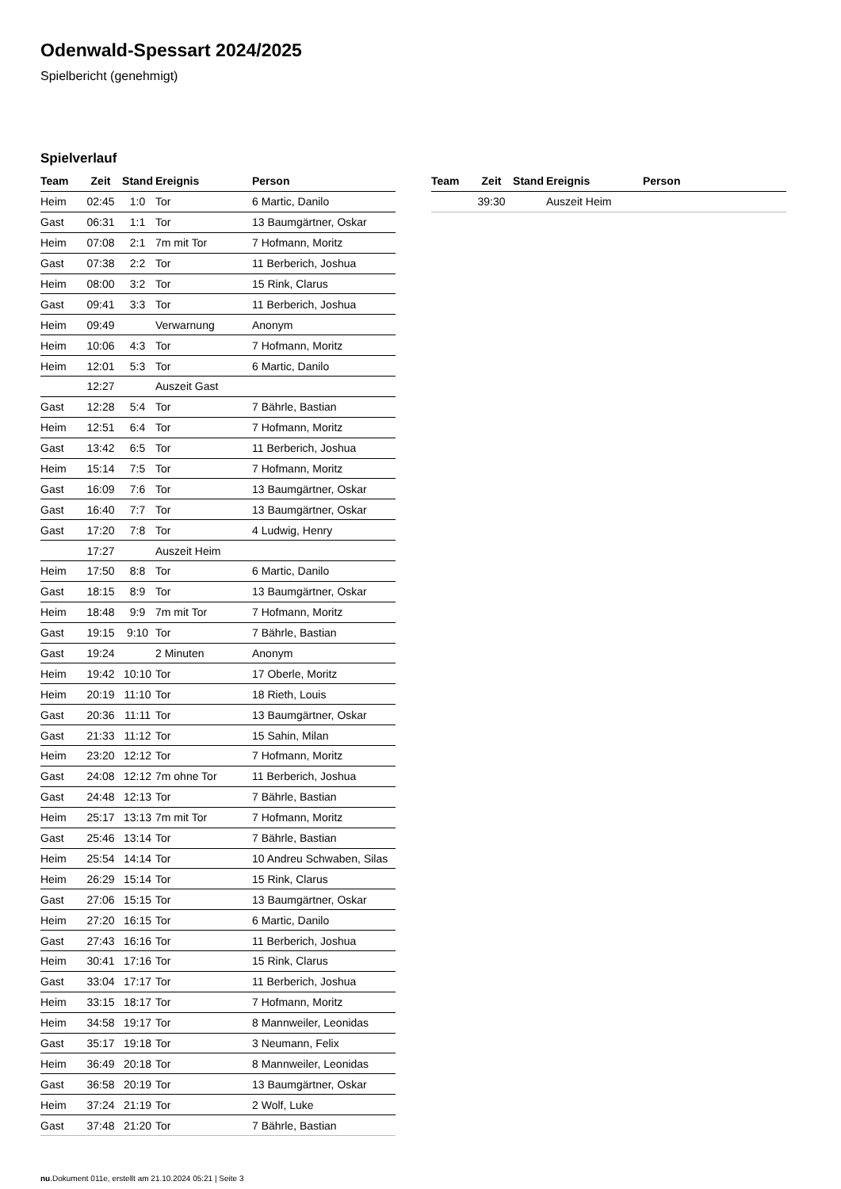Odenwald-Spessart 2024/2025
Spielbericht (genehmigt)
Spielverlauf
| Team | Zeit | Stand | Ereignis | Person |
| --- | --- | --- | --- | --- |
| Heim | 02:45 | 1:0 | Tor | 6 Martic, Danilo |
| Gast | 06:31 | 1:1 | Tor | 13 Baumgärtner, Oskar |
| Heim | 07:08 | 2:1 | 7m mit Tor | 7 Hofmann, Moritz |
| Gast | 07:38 | 2:2 | Tor | 11 Berberich, Joshua |
| Heim | 08:00 | 3:2 | Tor | 15 Rink, Clarus |
| Gast | 09:41 | 3:3 | Tor | 11 Berberich, Joshua |
| Heim | 09:49 | | Verwarnung | Anonym |
| Heim | 10:06 | 4:3 | Tor | 7 Hofmann, Moritz |
| Heim | 12:01 | 5:3 | Tor | 6 Martic, Danilo |
| | 12:27 | | Auszeit Gast | |
| Gast | 12:28 | 5:4 | Tor | 7 Bährle, Bastian |
| Heim | 12:51 | 6:4 | Tor | 7 Hofmann, Moritz |
| Gast | 13:42 | 6:5 | Tor | 11 Berberich, Joshua |
| Heim | 15:14 | 7:5 | Tor | 7 Hofmann, Moritz |
| Gast | 16:09 | 7:6 | Tor | 13 Baumgärtner, Oskar |
| Gast | 16:40 | 7:7 | Tor | 13 Baumgärtner, Oskar |
| Gast | 17:20 | 7:8 | Tor | 4 Ludwig, Henry |
| | 17:27 | | Auszeit Heim | |
| Heim | 17:50 | 8:8 | Tor | 6 Martic, Danilo |
| Gast | 18:15 | 8:9 | Tor | 13 Baumgärtner, Oskar |
| Heim | 18:48 | 9:9 | 7m mit Tor | 7 Hofmann, Moritz |
| Gast | 19:15 | 9:10 | Tor | 7 Bährle, Bastian |
| Gast | 19:24 | | 2 Minuten | Anonym |
| Heim | 19:42 | 10:10 | Tor | 17 Oberle, Moritz |
| Heim | 20:19 | 11:10 | Tor | 18 Rieth, Louis |
| Gast | 20:36 | 11:11 | Tor | 13 Baumgärtner, Oskar |
| Gast | 21:33 | 11:12 | Tor | 15 Sahin, Milan |
| Heim | 23:20 | 12:12 | Tor | 7 Hofmann, Moritz |
| Gast | 24:08 | 12:12 | 7m ohne Tor | 11 Berberich, Joshua |
| Gast | 24:48 | 12:13 | Tor | 7 Bährle, Bastian |
| Heim | 25:17 | 13:13 | 7m mit Tor | 7 Hofmann, Moritz |
| Gast | 25:46 | 13:14 | Tor | 7 Bährle, Bastian |
| Heim | 25:54 | 14:14 | Tor | 10 Andreu Schwaben, Silas |
| Heim | 26:29 | 15:14 | Tor | 15 Rink, Clarus |
| Gast | 27:06 | 15:15 | Tor | 13 Baumgärtner, Oskar |
| Heim | 27:20 | 16:15 | Tor | 6 Martic, Danilo |
| Gast | 27:43 | 16:16 | Tor | 11 Berberich, Joshua |
| Heim | 30:41 | 17:16 | Tor | 15 Rink, Clarus |
| Gast | 33:04 | 17:17 | Tor | 11 Berberich, Joshua |
| Heim | 33:15 | 18:17 | Tor | 7 Hofmann, Moritz |
| Heim | 34:58 | 19:17 | Tor | 8 Mannweiler, Leonidas |
| Gast | 35:17 | 19:18 | Tor | 3 Neumann, Felix |
| Heim | 36:49 | 20:18 | Tor | 8 Mannweiler, Leonidas |
| Gast | 36:58 | 20:19 | Tor | 13 Baumgärtner, Oskar |
| Heim | 37:24 | 21:19 | Tor | 2 Wolf, Luke |
| Gast | 37:48 | 21:20 | Tor | 7 Bährle, Bastian |
| Team | Zeit | Stand | Ereignis | Person |
| --- | --- | --- | --- | --- |
| | 39:30 | | Auszeit Heim | |
nu.Dokument 011e, erstellt am 21.10.2024 05:21 | Seite 3